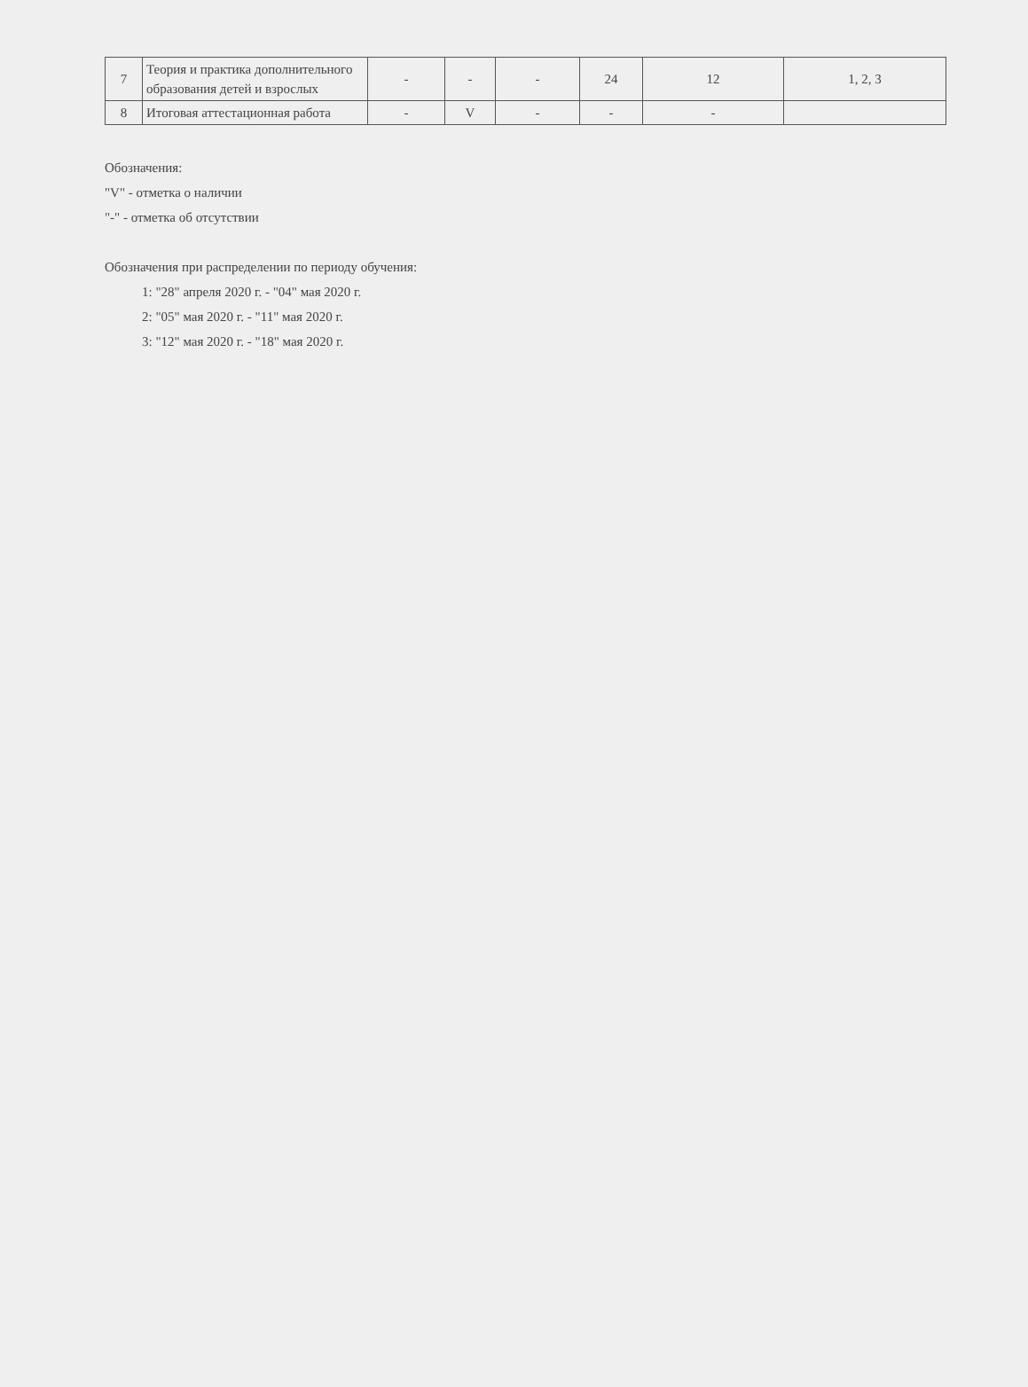| 7 | Теория и практика дополнительного образования детей и взрослых | - | - | - | 24 | 12 | 1, 2, 3 |
| 8 | Итоговая аттестационная работа | - | V | - | - | - | |
Обозначения:
"V" - отметка о наличии
"-" - отметка об отсутствии
Обозначения при распределении по периоду обучения:
1: "28" апреля 2020 г. - "04" мая 2020 г.
2: "05" мая 2020 г. - "11" мая 2020 г.
3: "12" мая 2020 г. - "18" мая 2020 г.